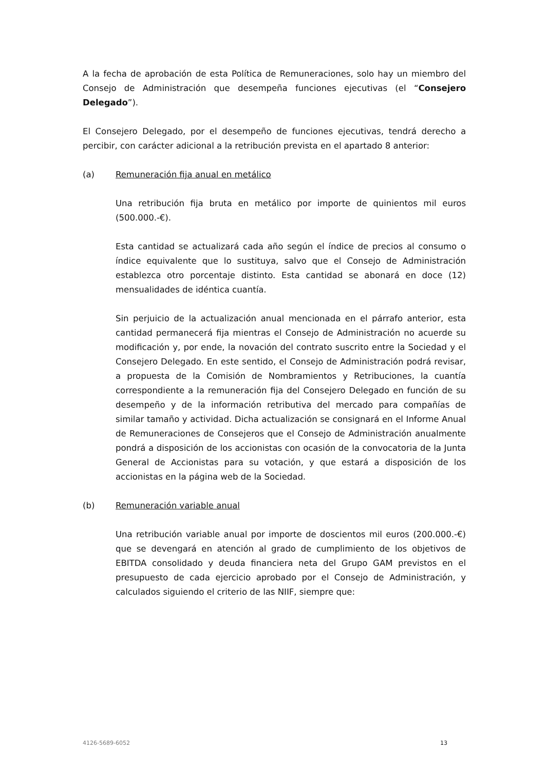A la fecha de aprobación de esta Política de Remuneraciones, solo hay un miembro del Consejo de Administración que desempeña funciones ejecutivas (el “Consejero Delegado”).
El Consejero Delegado, por el desempeño de funciones ejecutivas, tendrá derecho a percibir, con carácter adicional a la retribución prevista en el apartado 8 anterior:
(a) Remuneración fija anual en metálico
Una retribución fija bruta en metálico por importe de quinientos mil euros (500.000.-€).
Esta cantidad se actualizará cada año según el índice de precios al consumo o índice equivalente que lo sustituya, salvo que el Consejo de Administración establezca otro porcentaje distinto. Esta cantidad se abonará en doce (12) mensualidades de idéntica cuantía.
Sin perjuicio de la actualización anual mencionada en el párrafo anterior, esta cantidad permanecerá fija mientras el Consejo de Administración no acuerde su modificación y, por ende, la novación del contrato suscrito entre la Sociedad y el Consejero Delegado. En este sentido, el Consejo de Administración podrá revisar, a propuesta de la Comisión de Nombramientos y Retribuciones, la cuantía correspondiente a la remuneración fija del Consejero Delegado en función de su desempeño y de la información retributiva del mercado para compañías de similar tamaño y actividad. Dicha actualización se consignará en el Informe Anual de Remuneraciones de Consejeros que el Consejo de Administración anualmente pondrá a disposición de los accionistas con ocasión de la convocatoria de la Junta General de Accionistas para su votación, y que estará a disposición de los accionistas en la página web de la Sociedad.
(b) Remuneración variable anual
Una retribución variable anual por importe de doscientos mil euros (200.000.-€) que se devengará en atención al grado de cumplimiento de los objetivos de EBITDA consolidado y deuda financiera neta del Grupo GAM previstos en el presupuesto de cada ejercicio aprobado por el Consejo de Administración, y calculados siguiendo el criterio de las NIIF, siempre que:
4126-5689-6052 13